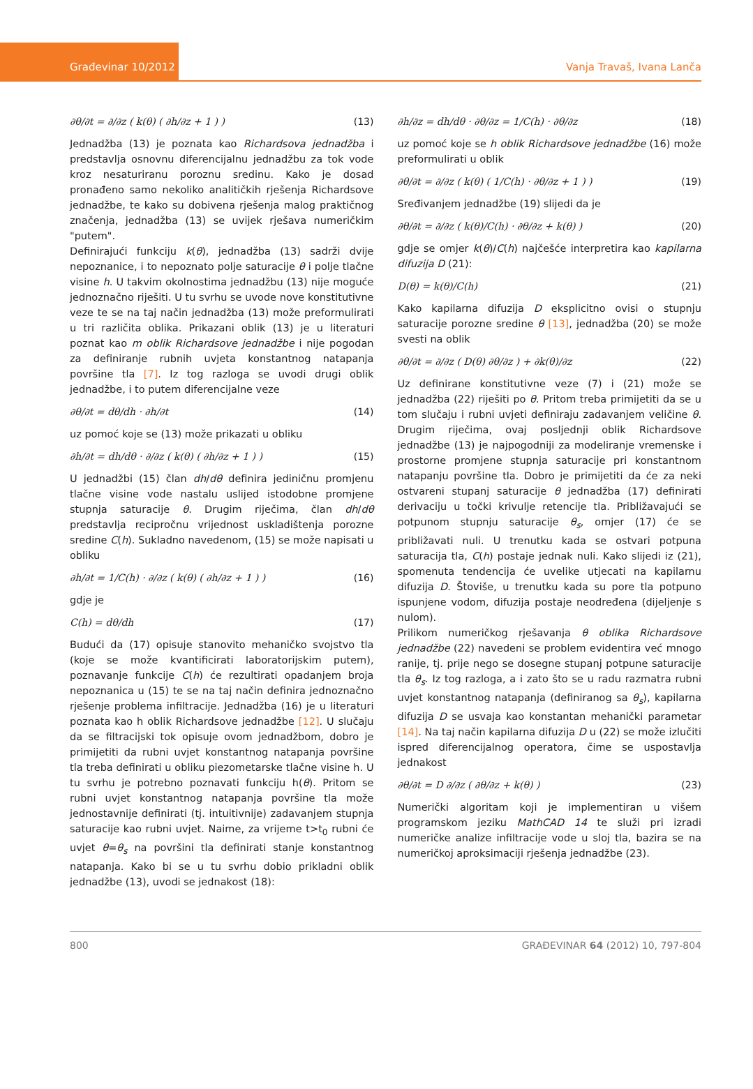Građevinar 10/2012
Vanja Travaš, Ivana Lanča
∂θ/∂t = ∂/∂z ( k(θ) ( ∂h/∂z + 1 ) ) (13)
Jednadžba (13) je poznata kao Richardsova jednadžba i predstavlja osnovnu diferencijalnu jednadžbu za tok vode kroz nesaturiranu poroznu sredinu. Kako je dosad pronađeno samo nekoliko analitičkih rješenja Richardsove jednadžbe, te kako su dobivena rješenja malog praktičnog značenja, jednadžba (13) se uvijek rješava numeričkim "putem".
Definirajući funkciju k(θ), jednadžba (13) sadrži dvije nepoznanice, i to nepoznato polje saturacije θ i polje tlačne visine h. U takvim okolnostima jednadžbu (13) nije moguće jednoznačno riješiti. U tu svrhu se uvode nove konstitutivne veze te se na taj način jednadžba (13) može preformulirati u tri različita oblika. Prikazani oblik (13) je u literaturi poznat kao m oblik Richardsove jednadžbe i nije pogodan za definiranje rubnih uvjeta konstantnog natapanja površine tla [7]. Iz tog razloga se uvodi drugi oblik jednadžbe, i to putem diferencijalne veze
∂θ/∂t = dθ/dh · ∂h/∂t (14)
uz pomoć koje se (13) može prikazati u obliku
∂h/∂t = dh/dθ · ∂/∂z ( k(θ) ( ∂h/∂z + 1 ) ) (15)
U jednadžbi (15) član dh/dθ definira jediničnu promjenu tlačne visine vode nastalu uslijed istodobne promjene stupnja saturacije θ. Drugim riječima, član dh/dθ predstavlja recipročnu vrijednost uskladištenja porozne sredine C(h). Sukladno navedenom, (15) se može napisati u obliku
∂h/∂t = 1/C(h) · ∂/∂z ( k(θ) ( ∂h/∂z + 1 ) ) (16)
gdje je
C(h) = dθ/dh (17)
Budući da (17) opisuje stanovito mehaničko svojstvo tla (koje se može kvantificirati laboratorijskim putem), poznavanje funkcije C(h) će rezultirati opadanjem broja nepoznanica u (15) te se na taj način definira jednoznačno rješenje problema infiltracije. Jednadžba (16) je u literaturi poznata kao h oblik Richardsove jednadžbe [12]. U slučaju da se filtracijski tok opisuje ovom jednadžbom, dobro je primijetiti da rubni uvjet konstantnog natapanja površine tla treba definirati u obliku piezometarske tlačne visine h. U tu svrhu je potrebno poznavati funkciju h(θ). Pritom se rubni uvjet konstantnog natapanja površine tla može jednostavnije definirati (tj. intuitivnije) zadavanjem stupnja saturacije kao rubni uvjet. Naime, za vrijeme t>t<sub>0</sub> rubni će uvjet θ=θ<sub>s</sub> na površini tla definirati stanje konstantnog natapanja. Kako bi se u tu svrhu dobio prikladni oblik jednadžbe (13), uvodi se jednakost (18):
∂h/∂z = dh/dθ · ∂θ/∂z = 1/C(h) · ∂θ/∂z (18)
uz pomoć koje se h oblik Richardsove jednadžbe (16) može preformulirati u oblik
∂θ/∂t = ∂/∂z ( k(θ) ( 1/C(h) · ∂θ/∂z + 1 ) ) (19)
Sređivanjem jednadžbe (19) slijedi da je
∂θ/∂t = ∂/∂z ( k(θ)/C(h) · ∂θ/∂z + k(θ) ) (20)
gdje se omjer k(θ)/C(h) najčešće interpretira kao kapilarna difuzija D (21):
D(θ) = k(θ)/C(h) (21)
Kako kapilarna difuzija D eksplicitno ovisi o stupnju saturacije porozne sredine θ [13], jednadžba (20) se može svesti na oblik
∂θ/∂t = ∂/∂z ( D(θ) ∂θ/∂z ) + ∂k(θ)/∂z (22)
Uz definirane konstitutivne veze (7) i (21) može se jednadžba (22) riješiti po θ. Pritom treba primijetiti da se u tom slučaju i rubni uvjeti definiraju zadavanjem veličine θ. Drugim riječima, ovaj posljednji oblik Richardsove jednadžbe (13) je najpogodniji za modeliranje vremenske i prostorne promjene stupnja saturacije pri konstantnom natapanju površine tla. Dobro je primijetiti da će za neki ostvareni stupanj saturacije θ jednadžba (17) definirati derivaciju u točki krivulje retencije tla. Približavajući se potpunom stupnju saturacije θ<sub>s</sub>, omjer (17) će se približavati nuli. U trenutku kada se ostvari potpuna saturacija tla, C(h) postaje jednak nuli. Kako slijedi iz (21), spomenuta tendencija će uvelike utjecati na kapilarnu difuzija D. Štoviše, u trenutku kada su pore tla potpuno ispunjene vodom, difuzija postaje neodređena (dijeljenje s nulom).
Prilikom numeričkog rješavanja θ oblika Richardsove jednadžbe (22) navedeni se problem evidentira već mnogo ranije, tj. prije nego se dosegne stupanj potpune saturacije tla θ<sub>s</sub>. Iz tog razloga, a i zato što se u radu razmatra rubni uvjet konstantnog natapanja (definiranog sa θ<sub>s</sub>), kapilarna difuzija D se usvaja kao konstantan mehanički parametar [14]. Na taj način kapilarna difuzija D u (22) se može izlučiti ispred diferencijalnog operatora, čime se uspostavlja jednakost
∂θ/∂t = D ∂/∂z ( ∂θ/∂z + k(θ) ) (23)
Numerički algoritam koji je implementiran u višem programskom jeziku MathCAD 14 te služi pri izradi numeričke analize infiltracije vode u sloj tla, bazira se na numeričkoj aproksimaciji rješenja jednadžbe (23).
800 GRAĐEVINAR 64 (2012) 10, 797-804